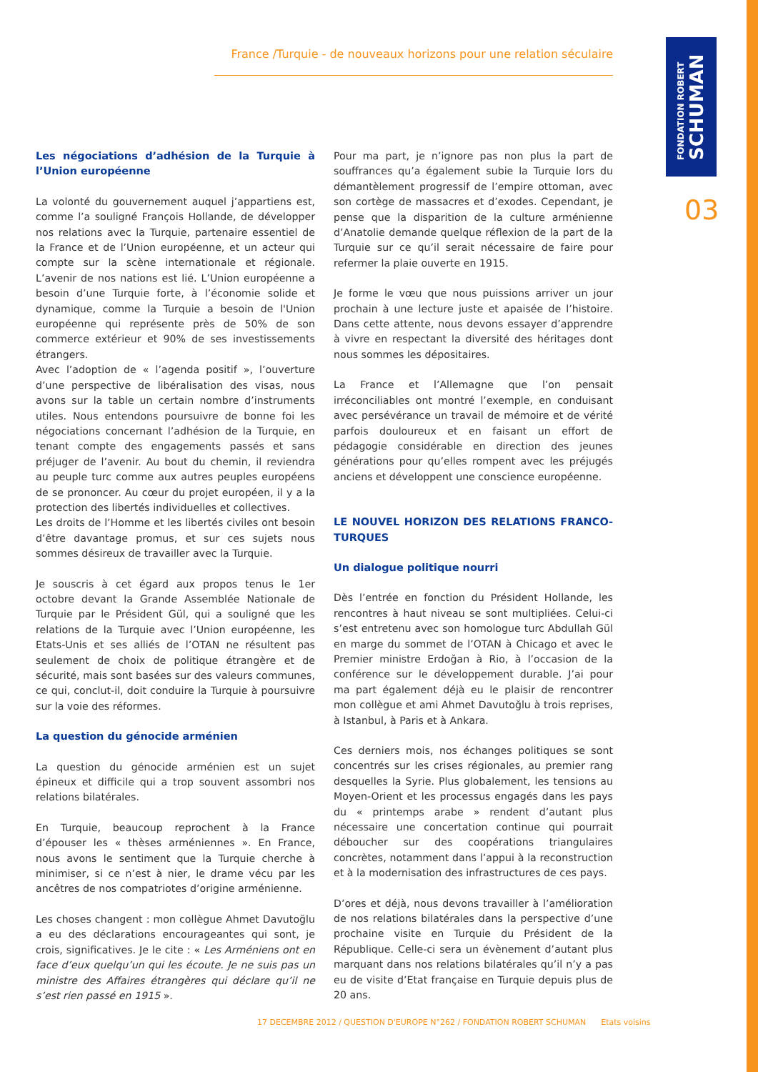FONDATION ROBERT
SCHUMAN
03
France /Turquie - de nouveaux horizons pour une relation séculaire
Les négociations d’adhésion de la Turquie à l’Union européenne
La volonté du gouvernement auquel j’appartiens est, comme l’a souligné François Hollande, de développer nos relations avec la Turquie, partenaire essentiel de la France et de l’Union européenne, et un acteur qui compte sur la scène internationale et régionale. L’avenir de nos nations est lié. L’Union européenne a besoin d’une Turquie forte, à l’économie solide et dynamique, comme la Turquie a besoin de l'Union européenne qui représente près de 50% de son commerce extérieur et 90% de ses investissements étrangers.
Avec l’adoption de « l’agenda positif », l’ouverture d’une perspective de libéralisation des visas, nous avons sur la table un certain nombre d’instruments utiles. Nous entendons poursuivre de bonne foi les négociations concernant l’adhésion de la Turquie, en tenant compte des engagements passés et sans préjuger de l’avenir. Au bout du chemin, il reviendra au peuple turc comme aux autres peuples européens de se prononcer. Au cœur du projet européen, il y a la protection des libertés individuelles et collectives.
Les droits de l’Homme et les libertés civiles ont besoin d’être davantage promus, et sur ces sujets nous sommes désireux de travailler avec la Turquie.
Je souscris à cet égard aux propos tenus le 1er octobre devant la Grande Assemblée Nationale de Turquie par le Président Gül, qui a souligné que les relations de la Turquie avec l’Union européenne, les Etats-Unis et ses alliés de l’OTAN ne résultent pas seulement de choix de politique étrangère et de sécurité, mais sont basées sur des valeurs communes, ce qui, conclut-il, doit conduire la Turquie à poursuivre sur la voie des réformes.
La question du génocide arménien
La question du génocide arménien est un sujet épineux et difficile qui a trop souvent assombri nos relations bilatérales.
En Turquie, beaucoup reprochent à la France d’épouser les « thèses arméniennes ». En France, nous avons le sentiment que la Turquie cherche à minimiser, si ce n’est à nier, le drame vécu par les ancêtres de nos compatriotes d’origine arménienne.
Les choses changent : mon collègue Ahmet Davutoğlu a eu des déclarations encourageantes qui sont, je crois, significatives. Je le cite : « Les Arméniens ont en face d’eux quelqu’un qui les écoute. Je ne suis pas un ministre des Affaires étrangères qui déclare qu’il ne s’est rien passé en 1915 ».
Pour ma part, je n’ignore pas non plus la part de souffrances qu’a également subie la Turquie lors du démantèlement progressif de l’empire ottoman, avec son cortège de massacres et d’exodes. Cependant, je pense que la disparition de la culture arménienne d’Anatolie demande quelque réflexion de la part de la Turquie sur ce qu’il serait nécessaire de faire pour refermer la plaie ouverte en 1915.
Je forme le vœu que nous puissions arriver un jour prochain à une lecture juste et apaisée de l’histoire. Dans cette attente, nous devons essayer d’apprendre à vivre en respectant la diversité des héritages dont nous sommes les dépositaires.
La France et l’Allemagne que l’on pensait irréconciliables ont montré l’exemple, en conduisant avec persévérance un travail de mémoire et de vérité parfois douloureux et en faisant un effort de pédagogie considérable en direction des jeunes générations pour qu’elles rompent avec les préjugés anciens et développent une conscience européenne.
LE NOUVEL HORIZON DES RELATIONS FRANCO-TURQUES
Un dialogue politique nourri
Dès l’entrée en fonction du Président Hollande, les rencontres à haut niveau se sont multipliées. Celui-ci s’est entretenu avec son homologue turc Abdullah Gül en marge du sommet de l’OTAN à Chicago et avec le Premier ministre Erdoğan à Rio, à l’occasion de la conférence sur le développement durable. J’ai pour ma part également déjà eu le plaisir de rencontrer mon collègue et ami Ahmet Davutoğlu à trois reprises, à Istanbul, à Paris et à Ankara.
Ces derniers mois, nos échanges politiques se sont concentrés sur les crises régionales, au premier rang desquelles la Syrie. Plus globalement, les tensions au Moyen-Orient et les processus engagés dans les pays du « printemps arabe » rendent d’autant plus nécessaire une concertation continue qui pourrait déboucher sur des coopérations triangulaires concrètes, notamment dans l’appui à la reconstruction et à la modernisation des infrastructures de ces pays.
D’ores et déjà, nous devons travailler à l’amélioration de nos relations bilatérales dans la perspective d’une prochaine visite en Turquie du Président de la République. Celle-ci sera un évènement d’autant plus marquant dans nos relations bilatérales qu’il n’y a pas eu de visite d’Etat française en Turquie depuis plus de 20 ans.
17 DECEMBRE 2012 / QUESTION D'EUROPE N°262 / FONDATION ROBERT SCHUMAN Etats voisins